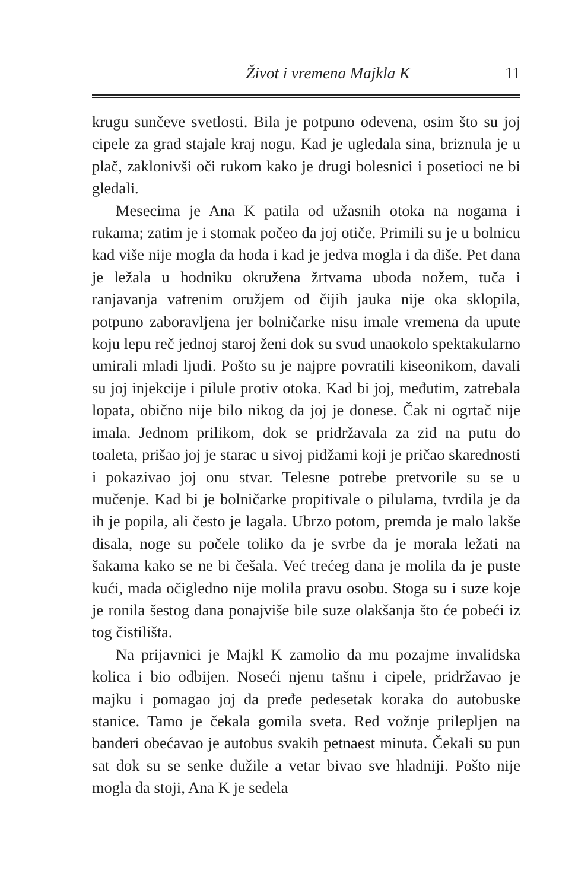Život i vremena Majkla K 11
krugu sunčeve svetlosti. Bila je potpuno odevena, osim što su joj cipele za grad stajale kraj nogu. Kad je ugledala sina, briznula je u plač, zaklonivši oči rukom kako je drugi bolesnici i posetioci ne bi gledali.
Mesecima je Ana K patila od užasnih otoka na nogama i rukama; zatim je i stomak počeo da joj otiče. Primili su je u bolnicu kad više nije mogla da hoda i kad je jedva mogla i da diše. Pet dana je ležala u hodniku okružena žrtvama uboda nožem, tuča i ranjavanja vatrenim oružjem od čijih jauka nije oka sklopila, potpuno zaboravljena jer bolničarke nisu imale vremena da upute koju lepu reč jednoj staroj ženi dok su svud unaokolo spektakularno umirali mladi ljudi. Pošto su je najpre povratili kiseonikom, davali su joj injekcije i pilule protiv otoka. Kad bi joj, međutim, zatrebala lopata, obično nije bilo nikog da joj je donese. Čak ni ogrtač nije imala. Jednom prilikom, dok se pridržavala za zid na putu do toaleta, prišao joj je starac u sivoj pidžami koji je pričao skarednosti i pokazivao joj onu stvar. Telesne potrebe pretvorile su se u mučenje. Kad bi je bolničarke propitivale o pilulama, tvrdila je da ih je popila, ali često je lagala. Ubrzo potom, premda je malo lakše disala, noge su počele toliko da je svrbe da je morala ležati na šakama kako se ne bi češala. Već trećeg dana je molila da je puste kući, mada očigledno nije molila pravu osobu. Stoga su i suze koje je ronila šestog dana ponajviše bile suze olakšanja što će pobeći iz tog čistilišta.
Na prijavnici je Majkl K zamolio da mu pozajme invalidska kolica i bio odbijen. Noseći njenu tašnu i cipele, pridržavao je majku i pomagao joj da pređe pedesetak koraka do autobuske stanice. Tamo je čekala gomila sveta. Red vožnje prilepljen na banderi obećavao je autobus svakih petnaest minuta. Čekali su pun sat dok su se senke dužile a vetar bivao sve hladniji. Pošto nije mogla da stoji, Ana K je sedela